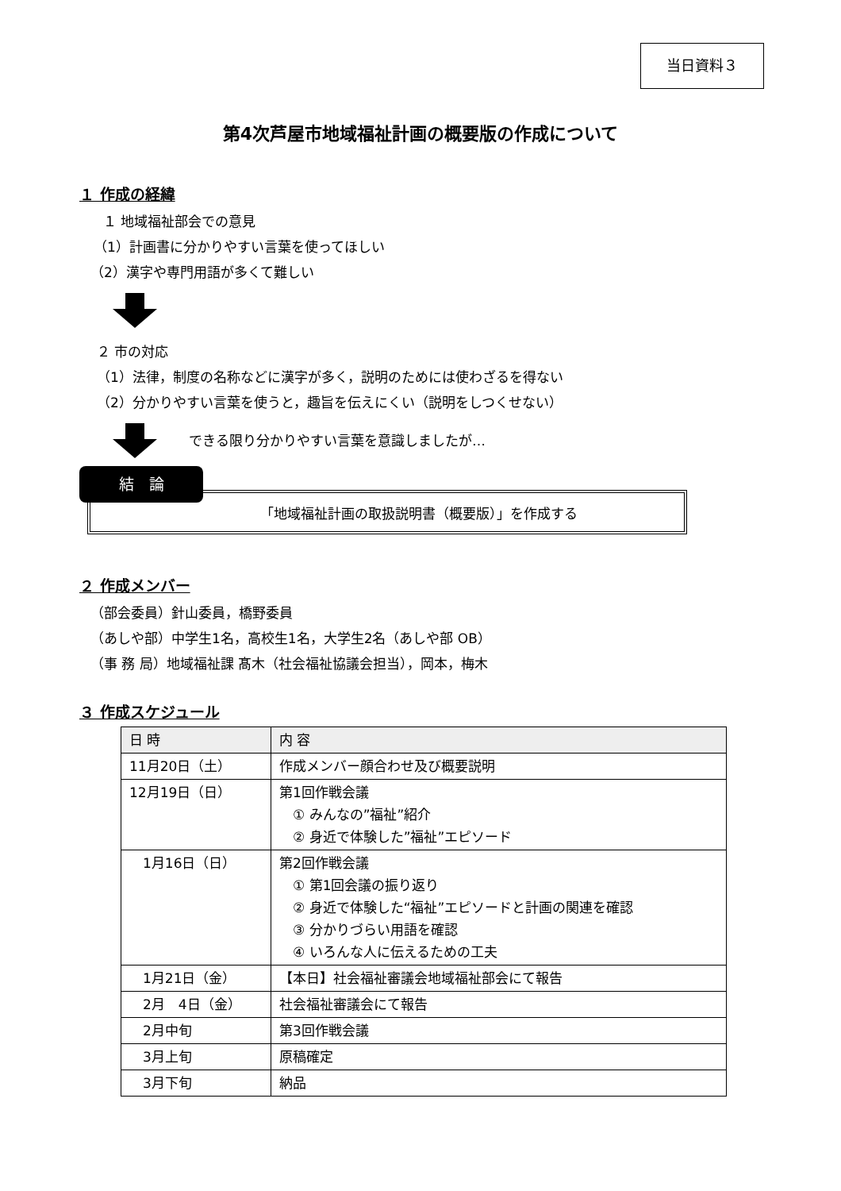当日資料３
第4次芦屋市地域福祉計画の概要版の作成について
１ 作成の経緯
１ 地域福祉部会での意見
（1）計画書に分かりやすい言葉を使ってほしい
（2）漢字や専門用語が多くて難しい
２ 市の対応
（1）法律，制度の名称などに漢字が多く，説明のためには使わざるを得ない
（2）分かりやすい言葉を使うと，趣旨を伝えにくい（説明をしつくせない）
できる限り分かりやすい言葉を意識しましたが…
結　論
「地域福祉計画の取扱説明書（概要版）」を作成する
２ 作成メンバー
（部会委員）針山委員，橋野委員
（あしや部）中学生1名，高校生1名，大学生2名（あしや部 OB）
（事 務 局）地域福祉課 髙木（社会福祉協議会担当），岡本，梅木
３ 作成スケジュール
| 日 時 | 内 容 |
| --- | --- |
| 11月20日（土） | 作成メンバー顔合わせ及び概要説明 |
| 12月19日（日） | 第1回作戦会議 ① みんなの”福祉”紹介 ② 身近で体験した”福祉”エピソード |
| 1月16日（日） | 第2回作戦会議 ① 第1回会議の振り返り ② 身近で体験した“福祉”エピソードと計画の関連を確認 ③ 分かりづらい用語を確認 ④ いろんな人に伝えるための工夫 |
| 1月21日（金） | 【本日】社会福祉審議会地域福祉部会にて報告 |
| 2月 4日（金） | 社会福祉審議会にて報告 |
| 2月中旬 | 第3回作戦会議 |
| 3月上旬 | 原稿確定 |
| 3月下旬 | 納品 |